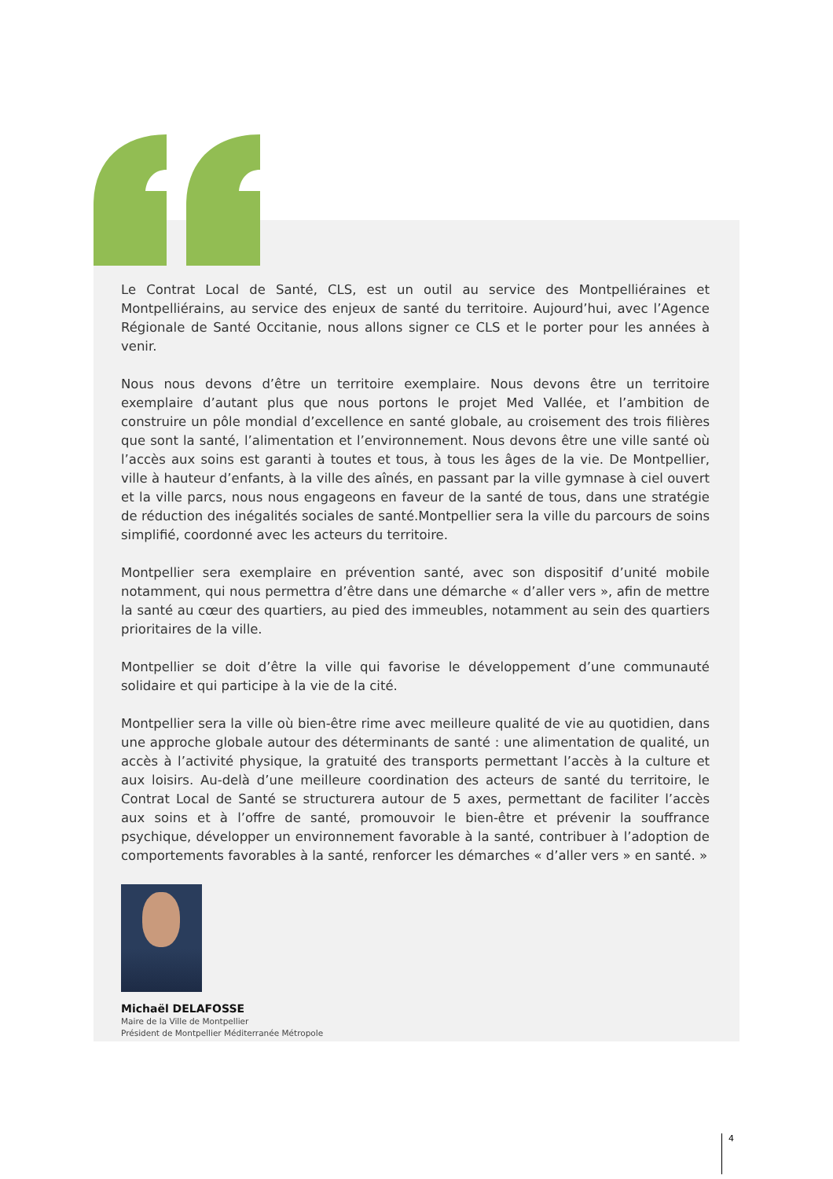Le Contrat Local de Santé, CLS, est un outil au service des Montpelliéraines et Montpelliérains, au service des enjeux de santé du territoire. Aujourd’hui, avec l’Agence Régionale de Santé Occitanie, nous allons signer ce CLS et le porter pour les années à venir.
Nous nous devons d’être un territoire exemplaire. Nous devons être un territoire exemplaire d’autant plus que nous portons le projet Med Vallée, et l’ambition de construire un pôle mondial d’excellence en santé globale, au croisement des trois filières que sont la santé, l’alimentation et l’environnement. Nous devons être une ville santé où l’accès aux soins est garanti à toutes et tous, à tous les âges de la vie. De Montpellier, ville à hauteur d’enfants, à la ville des aînés, en passant par la ville gymnase à ciel ouvert et la ville parcs, nous nous engageons en faveur de la santé de tous, dans une stratégie de réduction des inégalités sociales de santé.Montpellier sera la ville du parcours de soins simplifié, coordonné avec les acteurs du territoire.
Montpellier sera exemplaire en prévention santé, avec son dispositif d’unité mobile notamment, qui nous permettra d’être dans une démarche « d’aller vers », afin de mettre la santé au cœur des quartiers, au pied des immeubles, notamment au sein des quartiers prioritaires de la ville.
Montpellier se doit d’être la ville qui favorise le développement d’une communauté solidaire et qui participe à la vie de la cité.
Montpellier sera la ville où bien-être rime avec meilleure qualité de vie au quotidien, dans une approche globale autour des déterminants de santé : une alimentation de qualité, un accès à l’activité physique, la gratuité des transports permettant l’accès à la culture et aux loisirs. Au-delà d’une meilleure coordination des acteurs de santé du territoire, le Contrat Local de Santé se structurera autour de 5 axes, permettant de faciliter l’accès aux soins et à l’offre de santé, promouvoir le bien-être et prévenir la souffrance psychique, développer un environnement favorable à la santé, contribuer à l’adoption de comportements favorables à la santé, renforcer les démarches « d’aller vers » en santé. »
Michaël DELAFOSSE
Maire de la Ville de Montpellier
Président de Montpellier Méditerranée Métropole
4